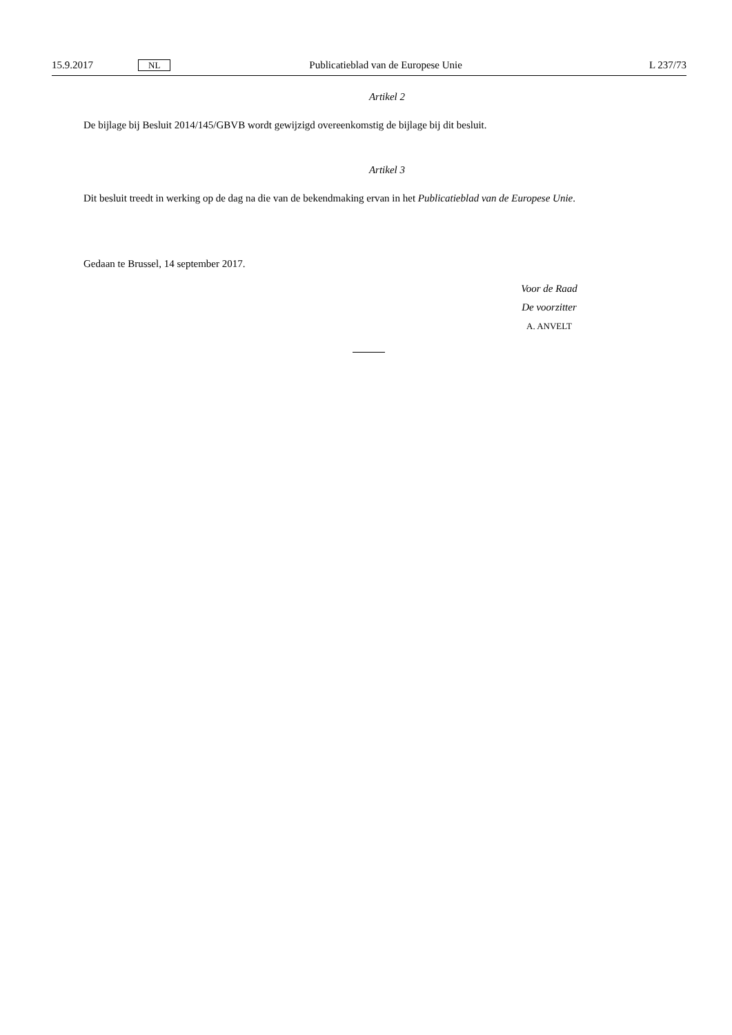15.9.2017 NL Publicatieblad van de Europese Unie L 237/73
Artikel 2
De bijlage bij Besluit 2014/145/GBVB wordt gewijzigd overeenkomstig de bijlage bij dit besluit.
Artikel 3
Dit besluit treedt in werking op de dag na die van de bekendmaking ervan in het Publicatieblad van de Europese Unie.
Gedaan te Brussel, 14 september 2017.
Voor de Raad
De voorzitter
A. ANVELT